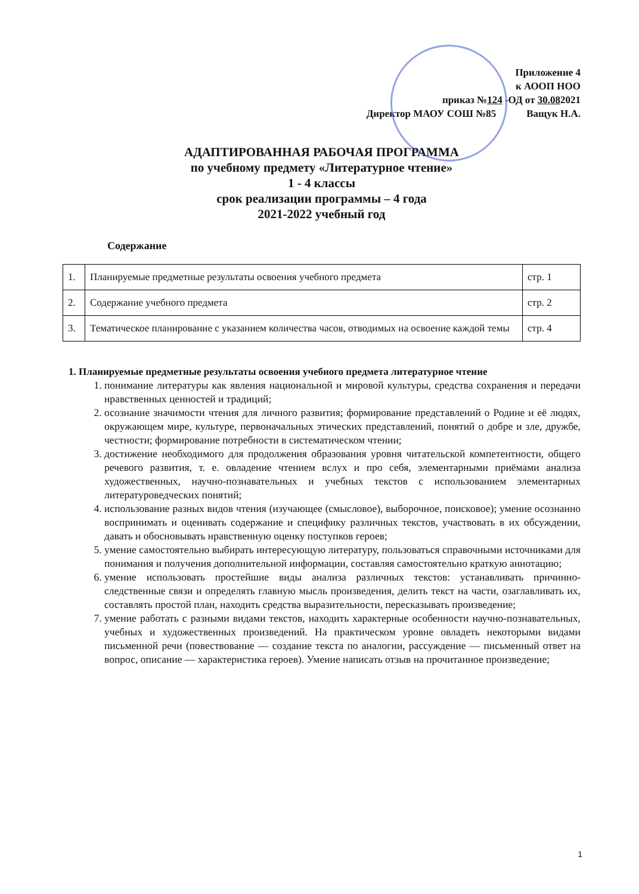Приложение 4
к АООП НОО
приказ №124 -ОД от 30.082021
Директор МАОУ СОШ №85 Ващук Н.А.
АДАПТИРОВАННАЯ РАБОЧАЯ ПРОГРАММА
по учебному предмету «Литературное чтение»
1 - 4 классы
срок реализации программы – 4 года
2021-2022 учебный год
Содержание
| 1. | Планируемые предметные результаты освоения учебного предмета | стр. 1 |
| 2. | Содержание учебного предмета | стр. 2 |
| 3. | Тематическое планирование с указанием количества часов, отводимых на освоение каждой темы | стр. 4 |
1. Планируемые предметные результаты освоения учебного предмета литературное чтение
1. понимание литературы как явления национальной и мировой культуры, средства сохранения и передачи нравственных ценностей и традиций;
2. осознание значимости чтения для личного развития; формирование представлений о Родине и её людях, окружающем мире, культуре, первоначальных этических представлений, понятий о добре и зле, дружбе, честности; формирование потребности в систематическом чтении;
3. достижение необходимого для продолжения образования уровня читательской компетентности, общего речевого развития, т. е. овладение чтением вслух и про себя, элементарными приёмами анализа художественных, научно-познавательных и учебных текстов с использованием элементарных литературоведческих понятий;
4. использование разных видов чтения (изучающее (смысловое), выборочное, поисковое); умение осознанно воспринимать и оценивать содержание и специфику различных текстов, участвовать в их обсуждении, давать и обосновывать нравственную оценку поступков героев;
5. умение самостоятельно выбирать интересующую литературу, пользоваться справочными источниками для понимания и получения дополнительной информации, составляя самостоятельно краткую аннотацию;
6. умение использовать простейшие виды анализа различных текстов: устанавливать причинно-следственные связи и определять главную мысль произведения, делить текст на части, озаглавливать их, составлять простой план, находить средства выразительности, пересказывать произведение;
7. умение работать с разными видами текстов, находить характерные особенности научно-познавательных, учебных и художественных произведений. На практическом уровне овладеть некоторыми видами письменной речи (повествование — создание текста по аналогии, рассуждение — письменный ответ на вопрос, описание — характеристика героев). Умение написать отзыв на прочитанное произведение;
1